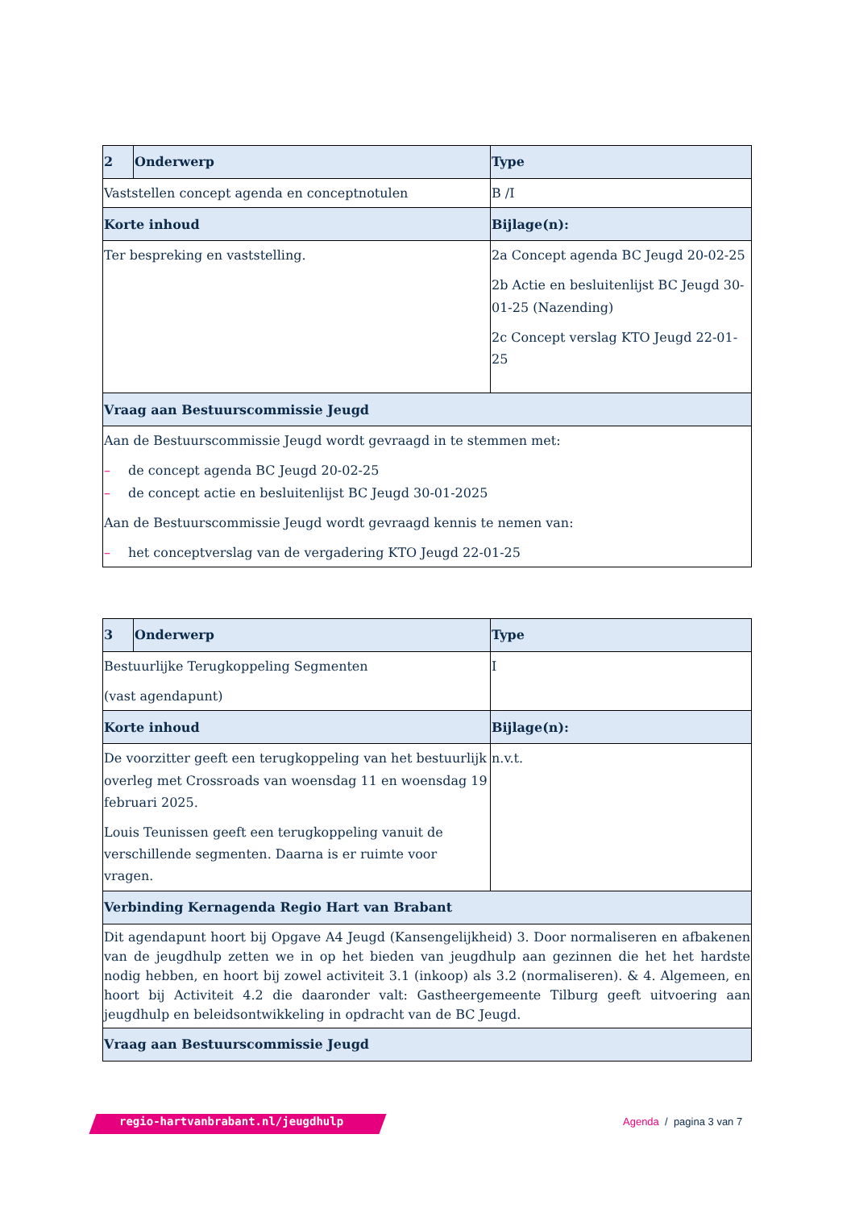| 2 | Onderwerp | Type |
| --- | --- | --- |
| Vaststellen concept agenda en conceptnotulen | | B /I |
| Korte inhoud | | Bijlage(n): |
| Ter bespreking en vaststelling. | | 2a Concept agenda BC Jeugd 20-02-25 2b Actie en besluitenlijst BC Jeugd 30-01-25 (Nazending) 2c Concept verslag KTO Jeugd 22-01-25 |
| Vraag aan Bestuurscommissie Jeugd | | |
| Aan de Bestuurscommissie Jeugd wordt gevraagd in te stemmen met: – de concept agenda BC Jeugd 20-02-25 – de concept actie en besluitenlijst BC Jeugd 30-01-2025 Aan de Bestuurscommissie Jeugd wordt gevraagd kennis te nemen van: – het conceptverslag van de vergadering KTO Jeugd 22-01-25 | | |
| 3 | Onderwerp | Type |
| --- | --- | --- |
| Bestuurlijke Terugkoppeling Segmenten (vast agendapunt) | | I |
| Korte inhoud | | Bijlage(n): |
| De voorzitter geeft een terugkoppeling van het bestuurlijk overleg met Crossroads van woensdag 11 en woensdag 19 februari 2025. Louis Teunissen geeft een terugkoppeling vanuit de verschillende segmenten. Daarna is er ruimte voor vragen. | | n.v.t. |
| Verbinding Kernagenda Regio Hart van Brabant | | |
| Dit agendapunt hoort bij Opgave A4 Jeugd (Kansengelijkheid) 3. Door normaliseren en afbakenen van de jeugdhulp zetten we in op het bieden van jeugdhulp aan gezinnen die het het hardste nodig hebben, en hoort bij zowel activiteit 3.1 (inkoop) als 3.2 (normaliseren). & 4. Algemeen, en hoort bij Activiteit 4.2 die daaronder valt: Gastheergemeente Tilburg geeft uitvoering aan jeugdhulp en beleidsontwikkeling in opdracht van de BC Jeugd. | | |
| Vraag aan Bestuurscommissie Jeugd | | |
regio-hartvanbrabant.nl/jeugdhulp
Agenda / pagina 3 van 7